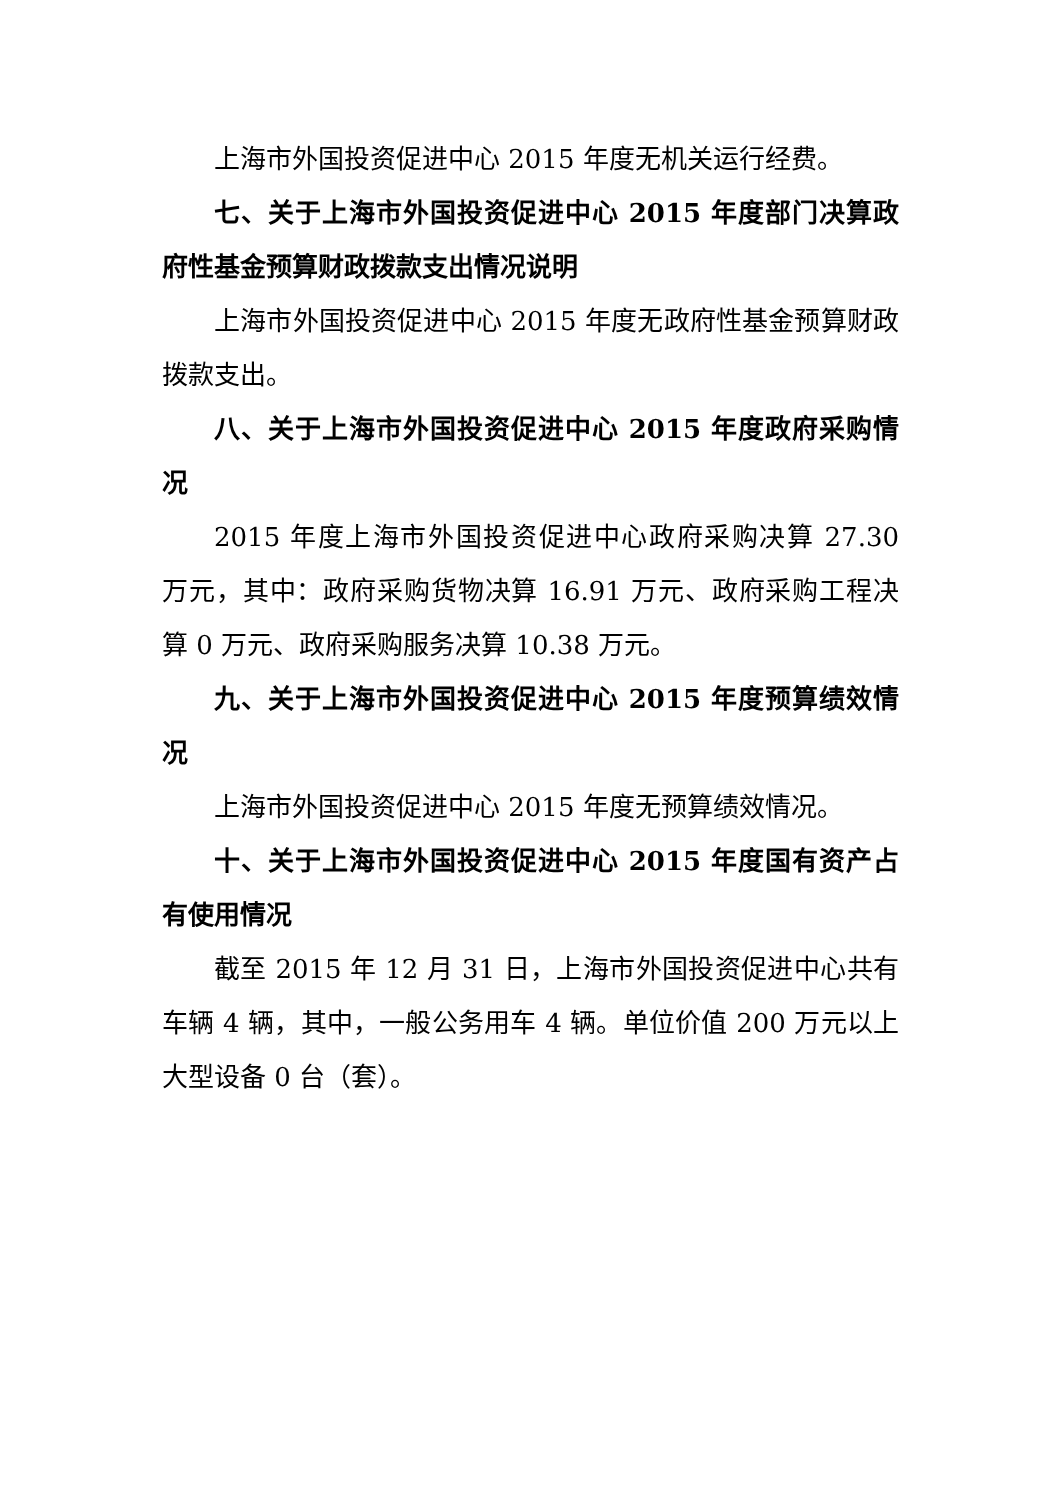上海市外国投资促进中心 2015 年度无机关运行经费。
七、关于上海市外国投资促进中心 2015 年度部门决算政府性基金预算财政拨款支出情况说明
上海市外国投资促进中心 2015 年度无政府性基金预算财政拨款支出。
八、关于上海市外国投资促进中心 2015 年度政府采购情况
2015 年度上海市外国投资促进中心政府采购决算 27.30 万元，其中：政府采购货物决算 16.91 万元、政府采购工程决算 0 万元、政府采购服务决算 10.38 万元。
九、关于上海市外国投资促进中心 2015 年度预算绩效情况
上海市外国投资促进中心 2015 年度无预算绩效情况。
十、关于上海市外国投资促进中心 2015 年度国有资产占有使用情况
截至 2015 年 12 月 31 日，上海市外国投资促进中心共有车辆 4 辆，其中，一般公务用车 4 辆。单位价值 200 万元以上大型设备 0 台（套）。